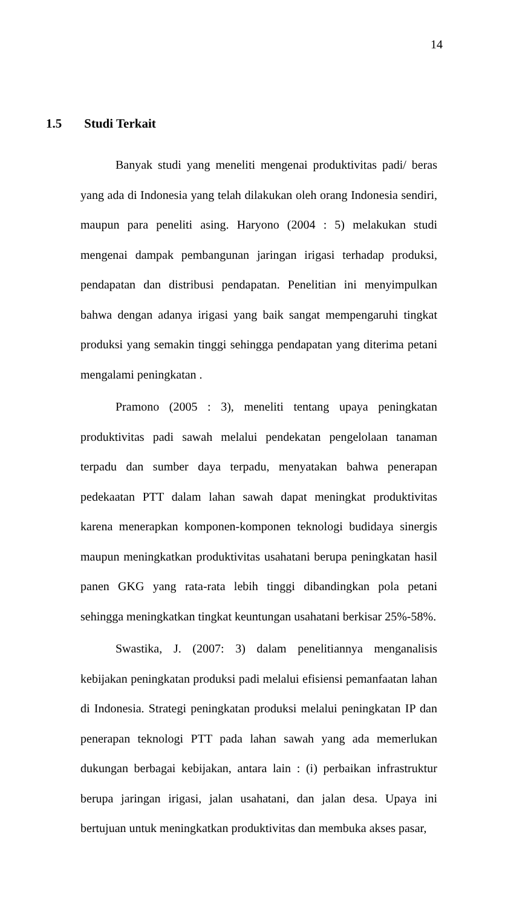14
1.5 Studi Terkait
Banyak studi yang meneliti mengenai produktivitas padi/ beras yang ada di Indonesia yang telah dilakukan oleh orang Indonesia sendiri, maupun para peneliti asing. Haryono (2004 : 5) melakukan studi mengenai dampak pembangunan jaringan irigasi terhadap produksi, pendapatan dan distribusi pendapatan. Penelitian ini menyimpulkan bahwa dengan adanya irigasi yang baik sangat mempengaruhi tingkat produksi yang semakin tinggi sehingga pendapatan yang diterima petani mengalami peningkatan .
Pramono (2005 : 3), meneliti tentang upaya peningkatan produktivitas padi sawah melalui pendekatan pengelolaan tanaman terpadu dan sumber daya terpadu, menyatakan bahwa penerapan pedekaatan PTT dalam lahan sawah dapat meningkat produktivitas karena menerapkan komponen-komponen teknologi budidaya sinergis maupun meningkatkan produktivitas usahatani berupa peningkatan hasil panen GKG yang rata-rata lebih tinggi dibandingkan pola petani sehingga meningkatkan tingkat keuntungan usahatani berkisar 25%-58%.
Swastika, J. (2007: 3) dalam penelitiannya menganalisis kebijakan peningkatan produksi padi melalui efisiensi pemanfaatan lahan di Indonesia. Strategi peningkatan produksi melalui peningkatan IP dan penerapan teknologi PTT pada lahan sawah yang ada memerlukan dukungan berbagai kebijakan, antara lain : (i) perbaikan infrastruktur berupa jaringan irigasi, jalan usahatani, dan jalan desa. Upaya ini bertujuan untuk meningkatkan produktivitas dan membuka akses pasar,